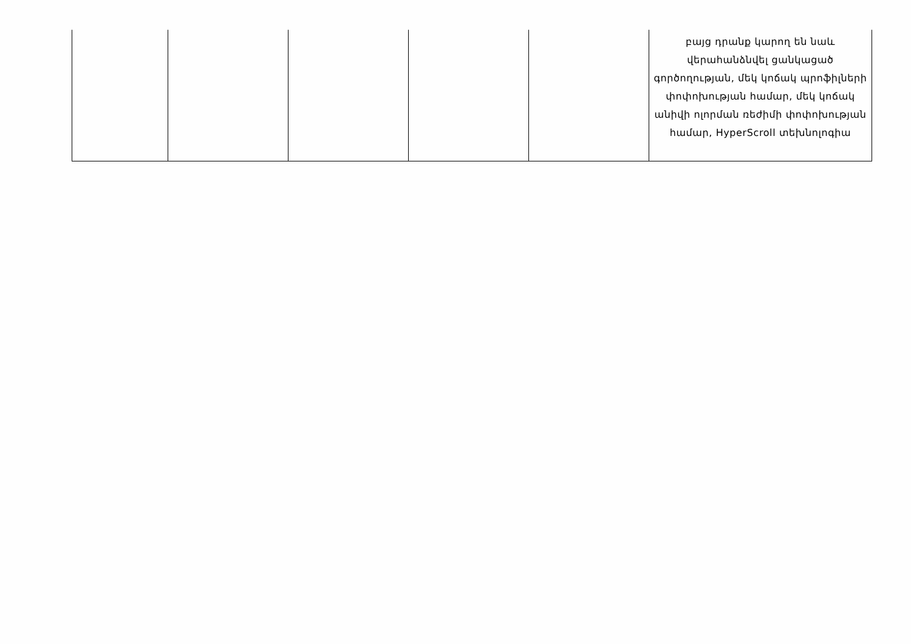| | | | | | բայց դրանք կարող են նաև վերահանձնվել ցանկացած գործողության, մեկ կոճակ պրոֆիլների փոփոխության համար, մեկ կոճակ անիվի ոլորման ռեժիմի փոփոխության համար, HyperScroll տեխնոլոգիա |